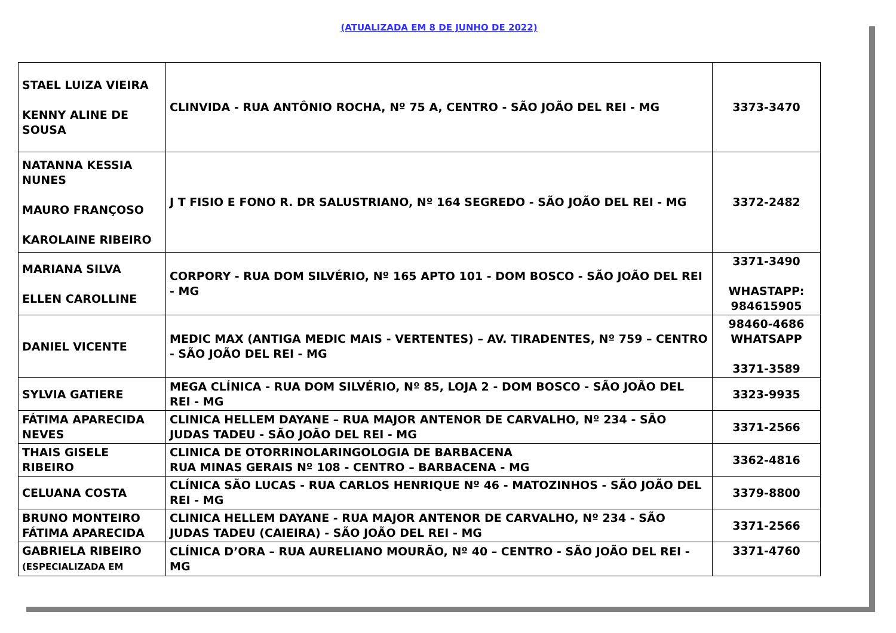(ATUALIZADA EM 8 DE JUNHO DE 2022)
| STAEL LUIZA VIEIRA KENNY ALINE DE SOUSA | CLINVIDA - RUA ANTÔNIO ROCHA, Nº 75 A, CENTRO - SÃO JOÃO DEL REI - MG | 3373-3470 |
| NATANNA KESSIA NUNES MAURO FRANÇOSO KAROLAINE RIBEIRO | J T FISIO E FONO R. DR SALUSTRIANO, Nº 164 SEGREDO - SÃO JOÃO DEL REI - MG | 3372-2482 |
| MARIANA SILVA ELLEN CAROLLINE | CORPORY - RUA DOM SILVÉRIO, Nº 165 APTO 101 - DOM BOSCO - SÃO JOÃO DEL REI - MG | 3371-3490 WHASTAPP: 984615905 |
| DANIEL VICENTE | MEDIC MAX (ANTIGA MEDIC MAIS - VERTENTES) – AV. TIRADENTES, Nº 759 – CENTRO - SÃO JOÃO DEL REI - MG | 98460-4686 WHATSAPP 3371-3589 |
| SYLVIA GATIERE | MEGA CLÍNICA - RUA DOM SILVÉRIO, Nº 85, LOJA 2 - DOM BOSCO - SÃO JOÃO DEL REI - MG | 3323-9935 |
| FÁTIMA APARECIDA NEVES | CLINICA HELLEM DAYANE – RUA MAJOR ANTENOR DE CARVALHO, Nº 234 - SÃO JUDAS TADEU - SÃO JOÃO DEL REI - MG | 3371-2566 |
| THAIS GISELE RIBEIRO | CLINICA DE OTORRINOLARINGOLOGIA DE BARBACENA RUA MINAS GERAIS Nº 108 - CENTRO – BARBACENA - MG | 3362-4816 |
| CELUANA COSTA | CLÍNICA SÃO LUCAS - RUA CARLOS HENRIQUE Nº 46 - MATOZINHOS - SÃO JOÃO DEL REI - MG | 3379-8800 |
| BRUNO MONTEIRO FÁTIMA APARECIDA | CLINICA HELLEM DAYANE - RUA MAJOR ANTENOR DE CARVALHO, Nº 234 - SÃO JUDAS TADEU (CAIEIRA) - SÃO JOÃO DEL REI - MG | 3371-2566 |
| GABRIELA RIBEIRO (ESPECIALIZADA EM | CLÍNICA D’ORA – RUA AURELIANO MOURÃO, Nº 40 – CENTRO - SÃO JOÃO DEL REI - MG | 3371-4760 |